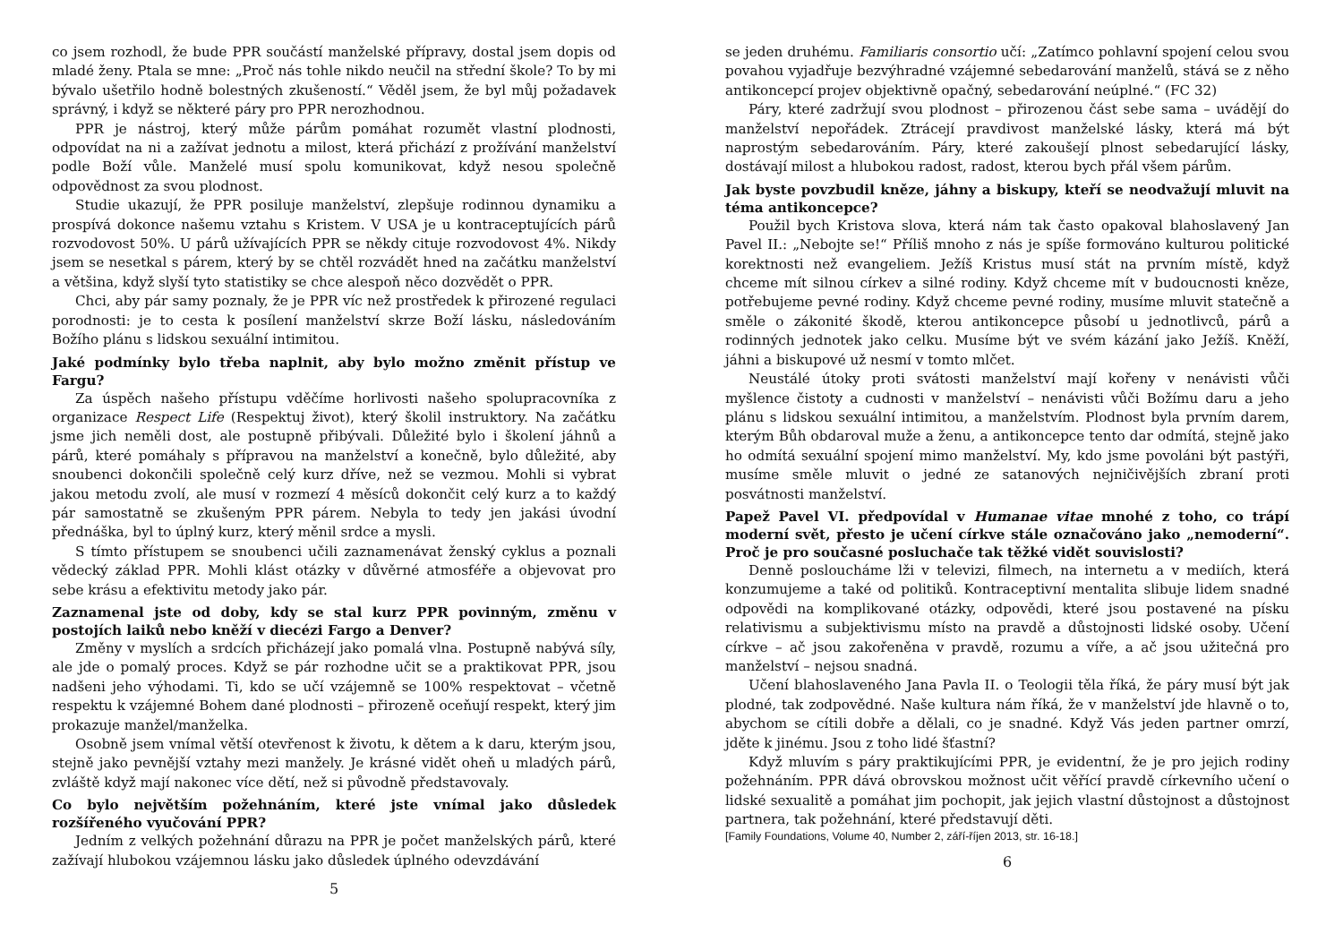co jsem rozhodl, že bude PPR součástí manželské přípravy, dostal jsem dopis od mladé ženy. Ptala se mne: „Proč nás tohle nikdo neučil na střední škole? To by mi bývalo ušetřilo hodně bolestných zkušeností.“ Věděl jsem, že byl můj požadavek správný, i když se některé páry pro PPR nerozhodnou.
PPR je nástroj, který může párům pomáhat rozumět vlastní plodnosti, odpovídat na ni a zažívat jednotu a milost, která přichází z prožívání manželství podle Boží vůle. Manželé musí spolu komunikovat, když nesou společně odpovědnost za svou plodnost.
Studie ukazují, že PPR posiluje manželství, zlepšuje rodinnou dynamiku a prospívá dokonce našemu vztahu s Kristem. V USA je u kontraceptujících párů rozvodovost 50%. U párů užívajících PPR se někdy cituje rozvodovost 4%. Nikdy jsem se nesetkal s párem, který by se chtěl rozvádět hned na začátku manželství a většina, když slyší tyto statistiky se chce alespoň něco dozvědět o PPR.
Chci, aby pár samy poznaly, že je PPR víc než prostředek k přirozené regulaci porodnosti: je to cesta k posílení manželství skrze Boží lásku, následováním Božího plánu s lidskou sexuální intimitou.
Jaké podmínky bylo třeba naplnit, aby bylo možno změnit přístup ve Fargu?
Za úspěch našeho přístupu vděčíme horlivosti našeho spolupracovníka z organizace Respect Life (Respektuj život), který školil instruktory. Na začátku jsme jich neměli dost, ale postupně přibývali. Důležité bylo i školení jáhnů a párů, které pomáhaly s přípravou na manželství a konečně, bylo důležité, aby snoubenci dokončili společně celý kurz dříve, než se vezmou. Mohli si vybrat jakou metodu zvolí, ale musí v rozmezí 4 měsíců dokončit celý kurz a to každý pár samostatně se zkušeným PPR párem. Nebyla to tedy jen jakási úvodní přednáška, byl to úplný kurz, který měnil srdce a mysli.
S tímto přístupem se snoubenci učili zaznamenávat ženský cyklus a poznali vědecký základ PPR. Mohli klást otázky v důvěrné atmosféře a objevovat pro sebe krásu a efektivitu metody jako pár.
Zaznamenal jste od doby, kdy se stal kurz PPR povinným, změnu v postojích laiků nebo kněží v diecézi Fargo a Denver?
Změny v myslích a srdcích přicházejí jako pomalá vlna. Postupně nabývá síly, ale jde o pomalý proces. Když se pár rozhodne učit se a praktikovat PPR, jsou nadšeni jeho výhodami. Ti, kdo se učí vzájemně se 100% respektovat – včetně respektu k vzájemné Bohem dané plodnosti – přirozeně oceňují respekt, který jim prokazuje manžel/manželka.
Osobně jsem vnímal větší otevřenost k životu, k dětem a k daru, kterým jsou, stejně jako pevnější vztahy mezi manžely. Je krásné vidět oheň u mladých párů, zvláště když mají nakonec více dětí, než si původně představovaly.
Co bylo největším požehnáním, které jste vnímal jako důsledek rozšířeného vyučování PPR?
Jedním z velkých požehnání důrazu na PPR je počet manželských párů, které zažívají hlubokou vzájemnou lásku jako důsledek úplného odevzdávání
5
se jeden druhému. Familiaris consortio učí: „Zatímco pohlavní spojení celou svou povahou vyjadřuje bezvýhradné vzájemné sebedarování manželů, stává se z něho antikoncepcí projev objektivně opačný, sebedarování neúplné.“ (FC 32)
Páry, které zadržují svou plodnost – přirozenou část sebe sama – uvádějí do manželství nepořádek. Ztrácejí pravdivost manželské lásky, která má být naprostým sebedarováním. Páry, které zakoušejí plnost sebedarující lásky, dostávají milost a hlubokou radost, radost, kterou bych přál všem párům.
Jak byste povzbudil kněze, jáhny a biskupy, kteří se neodvažují mluvit na téma antikoncepce?
Použil bych Kristova slova, která nám tak často opakoval blahoslavený Jan Pavel II.: „Nebojte se!“ Příliš mnoho z nás je spíše formováno kulturou politické korektnosti než evangeliem. Ježíš Kristus musí stát na prvním místě, když chceme mít silnou církev a silné rodiny. Když chceme mít v budoucnosti kněze, potřebujeme pevné rodiny. Když chceme pevné rodiny, musíme mluvit statečně a směle o zákonité škodě, kterou antikoncepce působí u jednotlivců, párů a rodinných jednotek jako celku. Musíme být ve svém kázání jako Ježíš. Kněží, jáhni a biskupové už nesmí v tomto mlčet.
Neustálé útoky proti svátosti manželství mají kořeny v nenávisti vůči myšlence čistoty a cudnosti v manželství – nenávisti vůči Božímu daru a jeho plánu s lidskou sexuální intimitou, a manželstvím. Plodnost byla prvním darem, kterým Bůh obdaroval muže a ženu, a antikoncepce tento dar odmítá, stejně jako ho odmítá sexuální spojení mimo manželství. My, kdo jsme povoláni být pastýři, musíme směle mluvit o jedné ze satanových nejničivějších zbraní proti posvátnosti manželství.
Papež Pavel VI. předpovídal v Humanae vitae mnohé z toho, co trápí moderní svět, přesto je učení církve stále označováno jako „nemoderní“. Proč je pro současné posluchače tak těžké vidět souvislosti?
Denně posloucháme lži v televizi, filmech, na internetu a v mediích, která konzumujeme a také od politiků. Kontraceptivní mentalita slibuje lidem snadné odpovědi na komplikované otázky, odpovědi, které jsou postavené na písku relativismu a subjektivismu místo na pravdě a důstojnosti lidské osoby. Učení církve – ač jsou zakořeněna v pravdě, rozumu a víře, a ač jsou užitečná pro manželství – nejsou snadná.
Učení blahoslaveného Jana Pavla II. o Teologii těla říká, že páry musí být jak plodné, tak zodpovědné. Naše kultura nám říká, že v manželství jde hlavně o to, abychom se cítili dobře a dělali, co je snadné. Když Vás jeden partner omrzí, jděte k jinému. Jsou z toho lidé šťastní?
Když mluvím s páry praktikujícími PPR, je evidentní, že je pro jejich rodiny požehnáním. PPR dává obrovskou možnost učit věřící pravdě církevního učení o lidské sexualitě a pomáhat jim pochopit, jak jejich vlastní důstojnost a důstojnost partnera, tak požehnání, které představují děti.
[Family Foundations, Volume 40, Number 2, září-říjen 2013, str. 16-18.]
6